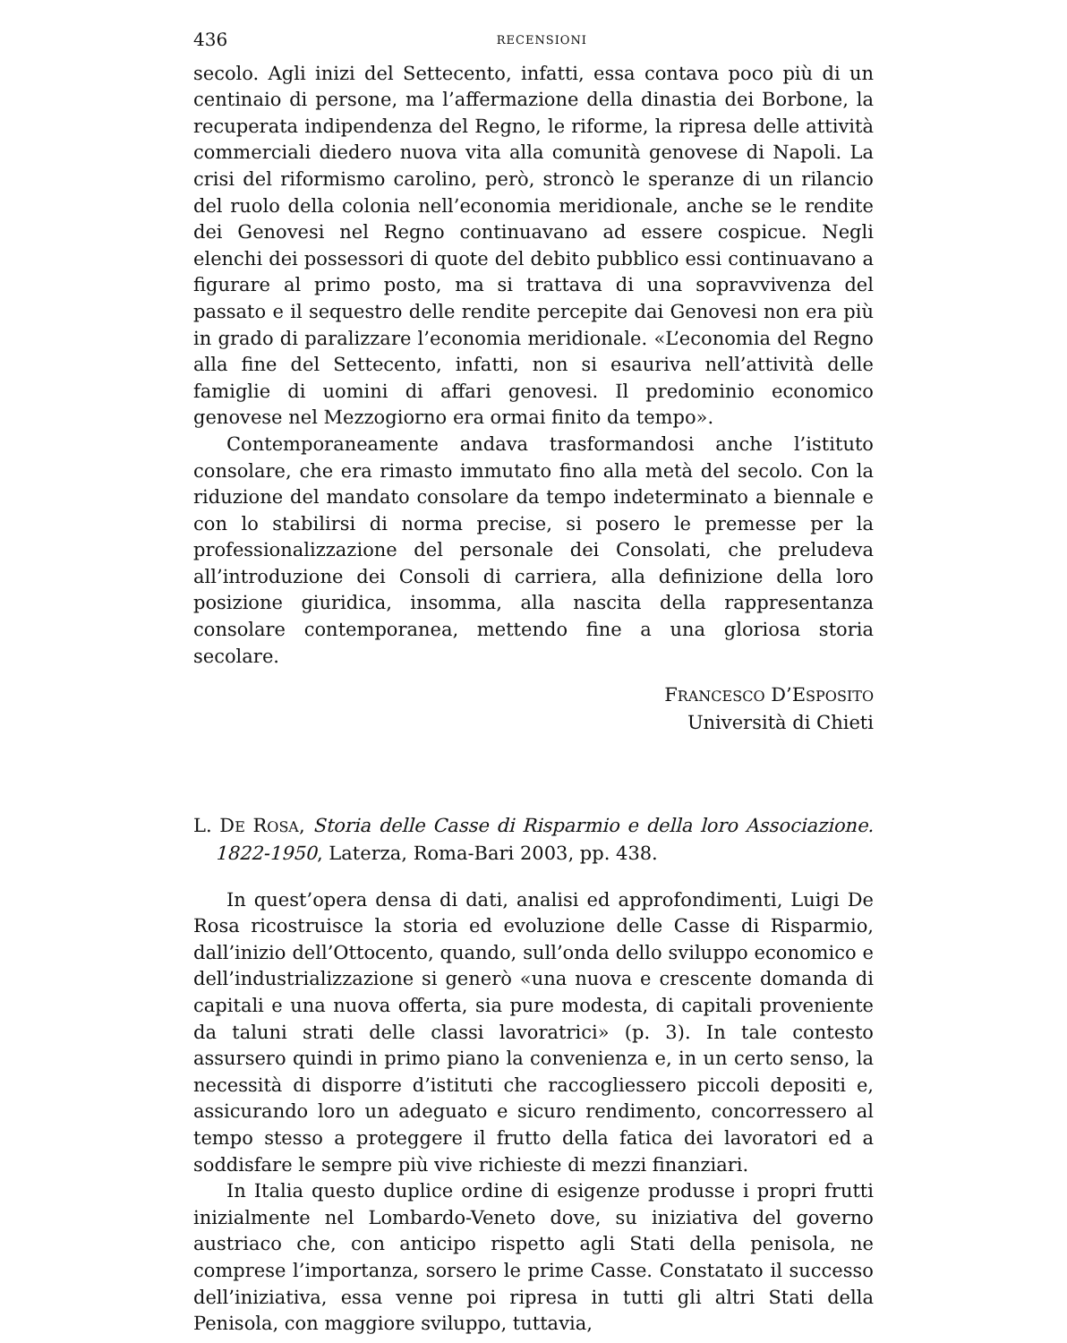436 RECENSIONI
secolo. Agli inizi del Settecento, infatti, essa contava poco più di un centinaio di persone, ma l’affermazione della dinastia dei Borbone, la recuperata indipendenza del Regno, le riforme, la ripresa delle attività commerciali diedero nuova vita alla comunità genovese di Napoli. La crisi del riformismo carolino, però, stroncò le speranze di un rilancio del ruolo della colonia nell’economia meridionale, anche se le rendite dei Genovesi nel Regno continuavano ad essere cospicue. Negli elenchi dei possessori di quote del debito pubblico essi continuavano a figurare al primo posto, ma si trattava di una sopravvivenza del passato e il sequestro delle rendite percepite dai Genovesi non era più in grado di paralizzare l’economia meridionale. «L’economia del Regno alla fine del Settecento, infatti, non si esauriva nell’attività delle famiglie di uomini di affari genovesi. Il predominio economico genovese nel Mezzogiorno era ormai finito da tempo».
Contemporaneamente andava trasformandosi anche l’istituto consolare, che era rimasto immutato fino alla metà del secolo. Con la riduzione del mandato consolare da tempo indeterminato a biennale e con lo stabilirsi di norma precise, si posero le premesse per la professionalizzazione del personale dei Consolati, che preludeva all’introduzione dei Consoli di carriera, alla definizione della loro posizione giuridica, insomma, alla nascita della rappresentanza consolare contemporanea, mettendo fine a una gloriosa storia secolare.
FRANCESCO D’ESPOSITO
Università di Chieti
L. DE ROSA, Storia delle Casse di Risparmio e della loro Associazione. 1822-1950, Laterza, Roma-Bari 2003, pp. 438.
In quest’opera densa di dati, analisi ed approfondimenti, Luigi De Rosa ricostruisce la storia ed evoluzione delle Casse di Risparmio, dall’inizio dell’Ottocento, quando, sull’onda dello sviluppo economico e dell’industrializzazione si generò «una nuova e crescente domanda di capitali e una nuova offerta, sia pure modesta, di capitali proveniente da taluni strati delle classi lavoratrici» (p. 3). In tale contesto assursero quindi in primo piano la convenienza e, in un certo senso, la necessità di disporre d’istituti che raccogliessero piccoli depositi e, assicurando loro un adeguato e sicuro rendimento, concorressero al tempo stesso a proteggere il frutto della fatica dei lavoratori ed a soddisfare le sempre più vive richieste di mezzi finanziari.
In Italia questo duplice ordine di esigenze produsse i propri frutti inizialmente nel Lombardo-Veneto dove, su iniziativa del governo austriaco che, con anticipo rispetto agli Stati della penisola, ne comprese l’importanza, sorsero le prime Casse. Constatato il successo dell’iniziativa, essa venne poi ripresa in tutti gli altri Stati della Penisola, con maggiore sviluppo, tuttavia,